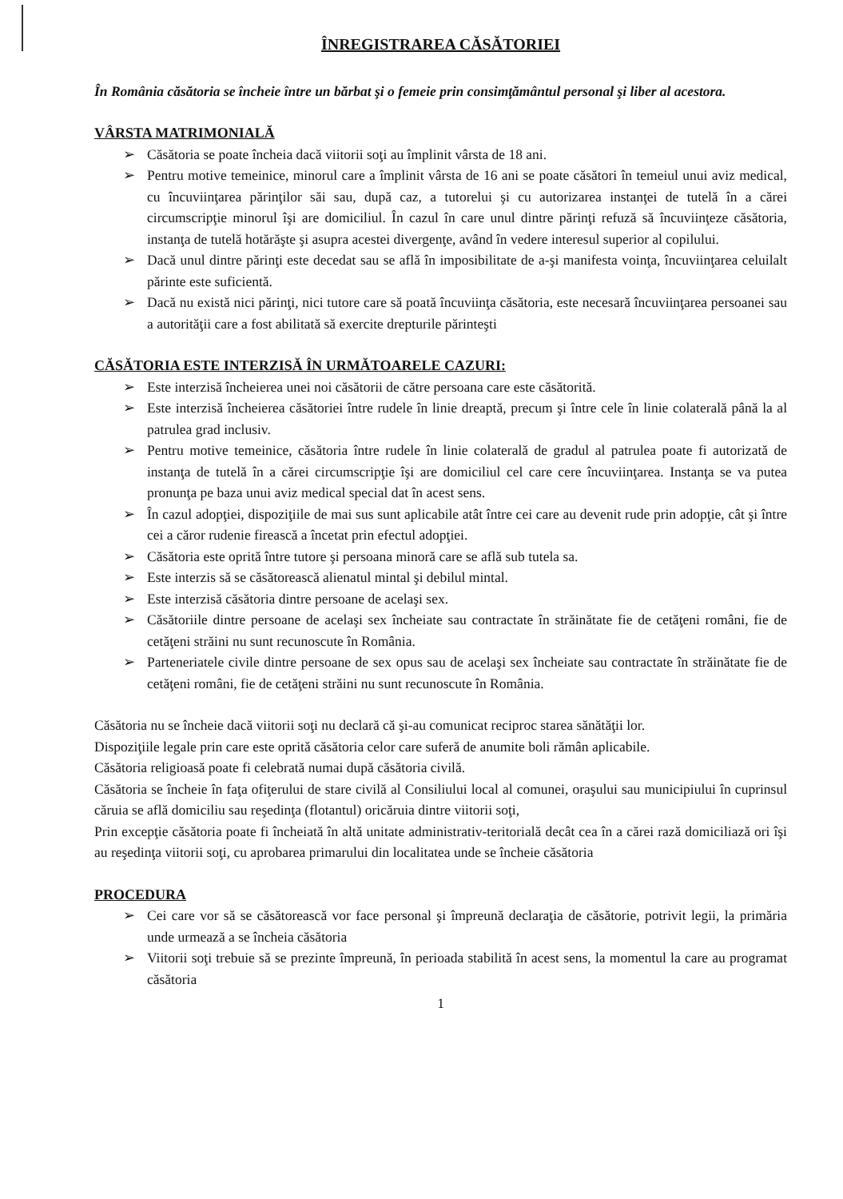ÎNREGISTRAREA CĂSĂTORIEI
În România căsătoria se încheie între un bărbat şi o femeie prin consimţământul personal şi liber al acestora.
VÂRSTA MATRIMONIALĂ
➢ Căsătoria se poate încheia dacă viitorii soţi au împlinit vârsta de 18 ani.
➢ Pentru motive temeinice, minorul care a împlinit vârsta de 16 ani se poate căsători în temeiul unui aviz medical, cu încuviinţarea părinţilor săi sau, după caz, a tutorelui şi cu autorizarea instanţei de tutelă în a cărei circumscripţie minorul îşi are domiciliul. În cazul în care unul dintre părinţi refuză să încuviinţeze căsătoria, instanţa de tutelă hotărăşte şi asupra acestei divergenţe, având în vedere interesul superior al copilului.
➢ Dacă unul dintre părinţi este decedat sau se află în imposibilitate de a-şi manifesta voinţa, încuviinţarea celuilalt părinte este suficientă.
➢ Dacă nu există nici părinţi, nici tutore care să poată încuviinţa căsătoria, este necesară încuviinţarea persoanei sau a autorităţii care a fost abilitată să exercite drepturile părinteşti
CĂSĂTORIA ESTE INTERZISĂ ÎN URMĂTOARELE CAZURI:
➢ Este interzisă încheierea unei noi căsătorii de către persoana care este căsătorită.
➢ Este interzisă încheierea căsătoriei între rudele în linie dreaptă, precum şi între cele în linie colaterală până la al patrulea grad inclusiv.
➢ Pentru motive temeinice, căsătoria între rudele în linie colaterală de gradul al patrulea poate fi autorizată de instanţa de tutelă în a cărei circumscripţie îşi are domiciliul cel care cere încuviinţarea. Instanţa se va putea pronunţa pe baza unui aviz medical special dat în acest sens.
➢ În cazul adopţiei, dispoziţiile de mai sus sunt aplicabile atât între cei care au devenit rude prin adopţie, cât şi între cei a căror rudenie firească a încetat prin efectul adopţiei.
➢ Căsătoria este oprită între tutore şi persoana minoră care se află sub tutela sa.
➢ Este interzis să se căsătorească alienatul mintal şi debilul mintal.
➢ Este interzisă căsătoria dintre persoane de acelaşi sex.
➢ Căsătoriile dintre persoane de acelaşi sex încheiate sau contractate în străinătate fie de cetăţeni români, fie de cetăţeni străini nu sunt recunoscute în România.
➢ Parteneriatele civile dintre persoane de sex opus sau de acelaşi sex încheiate sau contractate în străinătate fie de cetăţeni români, fie de cetăţeni străini nu sunt recunoscute în România.
Căsătoria nu se încheie dacă viitorii soţi nu declară că şi-au comunicat reciproc starea sănătăţii lor.
Dispoziţiile legale prin care este oprită căsătoria celor care suferă de anumite boli rămân aplicabile.
Căsătoria religioasă poate fi celebrată numai după căsătoria civilă.
Căsătoria se încheie în faţa ofiţerului de stare civilă al Consiliului local al comunei, oraşului sau municipiului în cuprinsul căruia se află domiciliu sau reşedinţa (flotantul) oricăruia dintre viitorii soţi,
Prin excepţie căsătoria poate fi încheiată în altă unitate administrativ-teritorială decât cea în a cărei rază domiciliază ori îşi au reşedinţa viitorii soţi, cu aprobarea primarului din localitatea unde se încheie căsătoria
PROCEDURA
➢ Cei care vor să se căsătorească vor face personal şi împreună declaraţia de căsătorie, potrivit legii, la primăria unde urmează a se încheia căsătoria
➢ Viitorii soţi trebuie să se prezinte împreună, în perioada stabilită în acest sens, la momentul la care au programat căsătoria
1